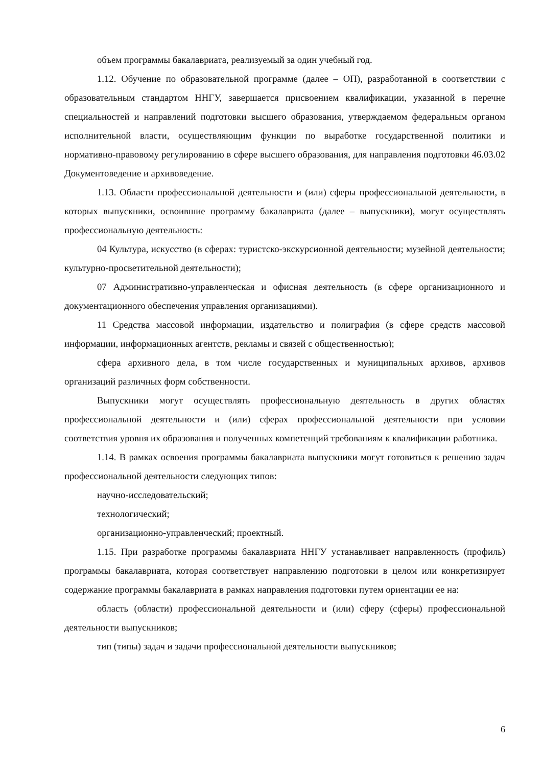объем программы бакалавриата, реализуемый за один учебный год.
1.12. Обучение по образовательной программе (далее – ОП), разработанной в соответствии с образовательным стандартом ННГУ, завершается присвоением квалификации, указанной в перечне специальностей и направлений подготовки высшего образования, утверждаемом федеральным органом исполнительной власти, осуществляющим функции по выработке государственной политики и нормативно-правовому регулированию в сфере высшего образования, для направления подготовки 46.03.02 Документоведение и архивоведение.
1.13. Области профессиональной деятельности и (или) сферы профессиональной деятельности, в которых выпускники, освоившие программу бакалавриата (далее – выпускники), могут осуществлять профессиональную деятельность:
04 Культура, искусство (в сферах: туристско-экскурсионной деятельности; музейной деятельности; культурно-просветительной деятельности);
07 Административно-управленческая и офисная деятельность (в сфере организационного и документационного обеспечения управления организациями).
11 Средства массовой информации, издательство и полиграфия (в сфере средств массовой информации, информационных агентств, рекламы и связей с общественностью);
сфера архивного дела, в том числе государственных и муниципальных архивов, архивов организаций различных форм собственности.
Выпускники могут осуществлять профессиональную деятельность в других областях профессиональной деятельности и (или) сферах профессиональной деятельности при условии соответствия уровня их образования и полученных компетенций требованиям к квалификации работника.
1.14. В рамках освоения программы бакалавриата выпускники могут готовиться к решению задач профессиональной деятельности следующих типов:
научно-исследовательский;
технологический;
организационно-управленческий; проектный.
1.15. При разработке программы бакалавриата ННГУ устанавливает направленность (профиль) программы бакалавриата, которая соответствует направлению подготовки в целом или конкретизирует содержание программы бакалавриата в рамках направления подготовки путем ориентации ее на:
область (области) профессиональной деятельности и (или) сферу (сферы) профессиональной деятельности выпускников;
тип (типы) задач и задачи профессиональной деятельности выпускников;
6